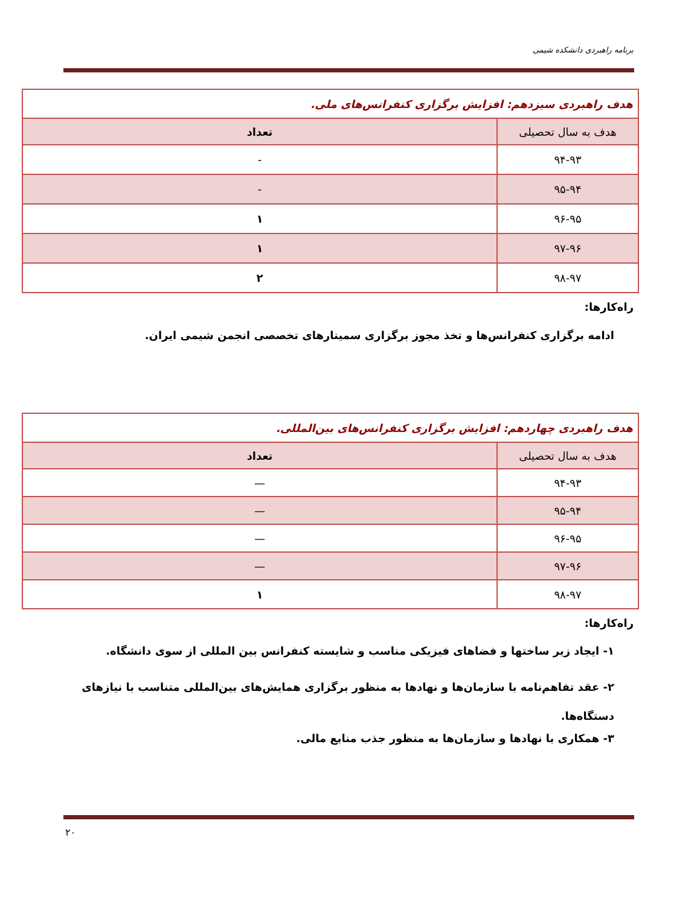برنامه راهبردی دانشکده شیمی
| هدف راهبردی سیزدهم: افزایش برگزاری کنفرانس‌های ملی. | |
| هدف به سال تحصیلی | تعداد |
| ۹۴-۹۳ | - |
| ۹۵-۹۴ | - |
| ۹۶-۹۵ | ۱ |
| ۹۷-۹۶ | ۱ |
| ۹۸-۹۷ | ۲ |
راه‌کارها:
ادامه برگزاری کنفرانس‌ها و تخذ مجوز برگزاری سمینارهای تخصصی انجمن شیمی ایران.
| هدف راهبردی چهاردهم: افزایش برگزاری کنفرانس‌های بین‌المللی. | |
| هدف به سال تحصیلی | تعداد |
| ۹۴-۹۳ | — |
| ۹۵-۹۴ | — |
| ۹۶-۹۵ | — |
| ۹۷-۹۶ | — |
| ۹۸-۹۷ | ۱ |
راه‌کارها:
۱- ایجاد زیر ساختها و فضاهای فیزیکی مناسب و شایسته کنفرانس بین المللی از سوی دانشگاه.
۲- عقد تفاهم‌نامه با سازمان‌ها و نهادها به منظور برگزاری همایش‌های بین‌المللی متناسب با نیازهای دستگاه‌ها.
۳- همکاری با نهادها و سازمان‌ها به منظور جذب منابع مالی.
۲۰